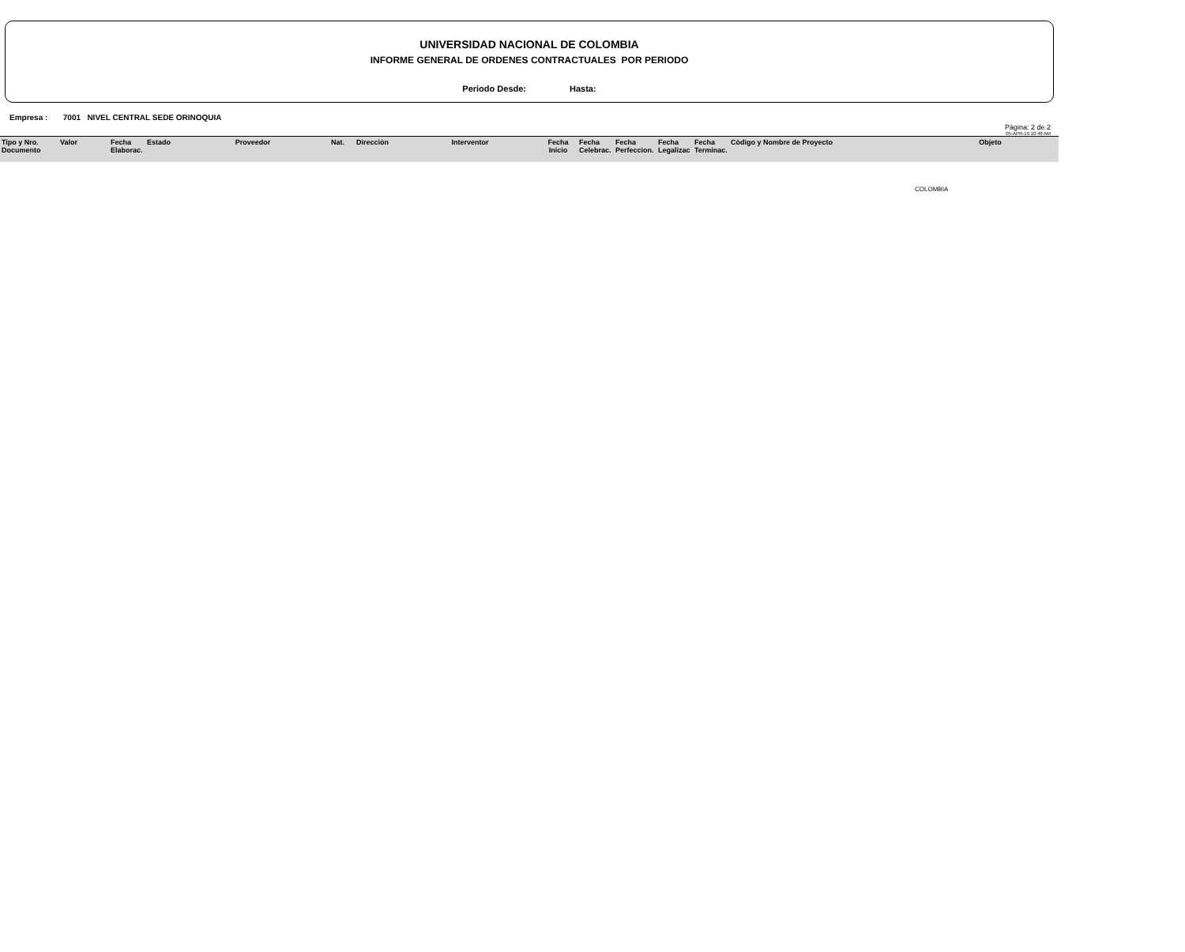UNIVERSIDAD NACIONAL DE COLOMBIA
INFORME GENERAL DE ORDENES CONTRACTUALES POR PERIODO
Periodo Desde: Hasta:
Empresa : 7001 NIVEL CENTRAL SEDE ORINOQUIA
Pàgina: 2 de 2
05-APR-19 10:48 AM
| Tipo y Nro. Documento | Valor | Fecha Elaborac. | Estado | Proveedor | Nat. | Direcciòn | Interventor | Fecha Inicio | Fecha Celebrac. | Fecha Perfeccion. | Fecha Legalizac | Fecha Terminac. | Còdigo y Nombre de Proyecto | Objeto |
COLOMBIA